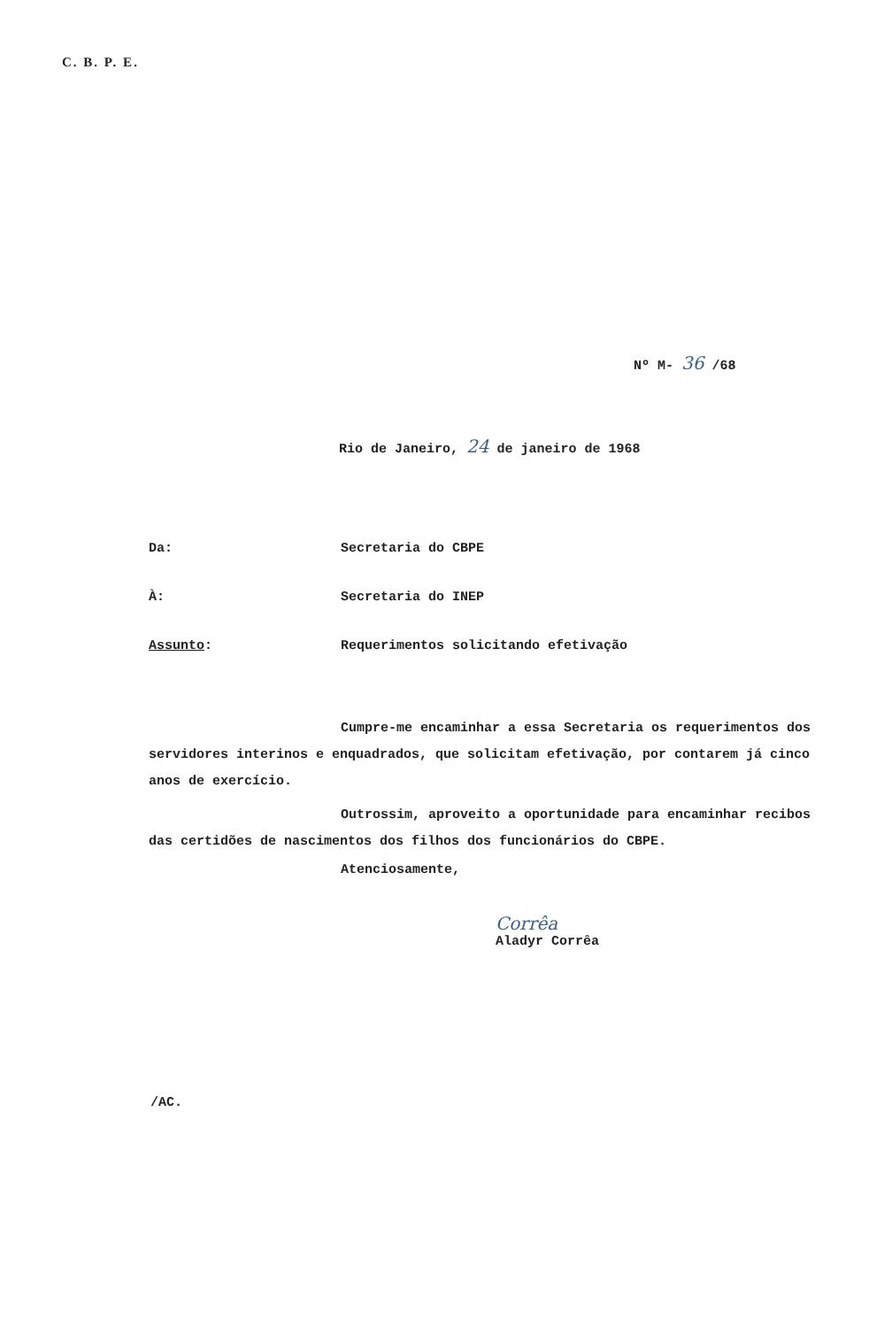C. B. P. E.
Nº M- 36 /68
Rio de Janeiro, 24 de janeiro de 1968
Da: Secretaria do CBPE
À: Secretaria do INEP
Assunto: Requerimentos solicitando efetivação
Cumpre-me encaminhar a essa Secretaria os requerimentos dos servidores interinos e enquadrados, que solicitam efetivação, por contarem já cinco anos de exercício.
Outrossim, aproveito a oportunidade para encaminhar recibos das certidões de nascimentos dos filhos dos funcionários do CBPE.
Atenciosamente,
Corrêa
Aladyr Corrêa
/AC.